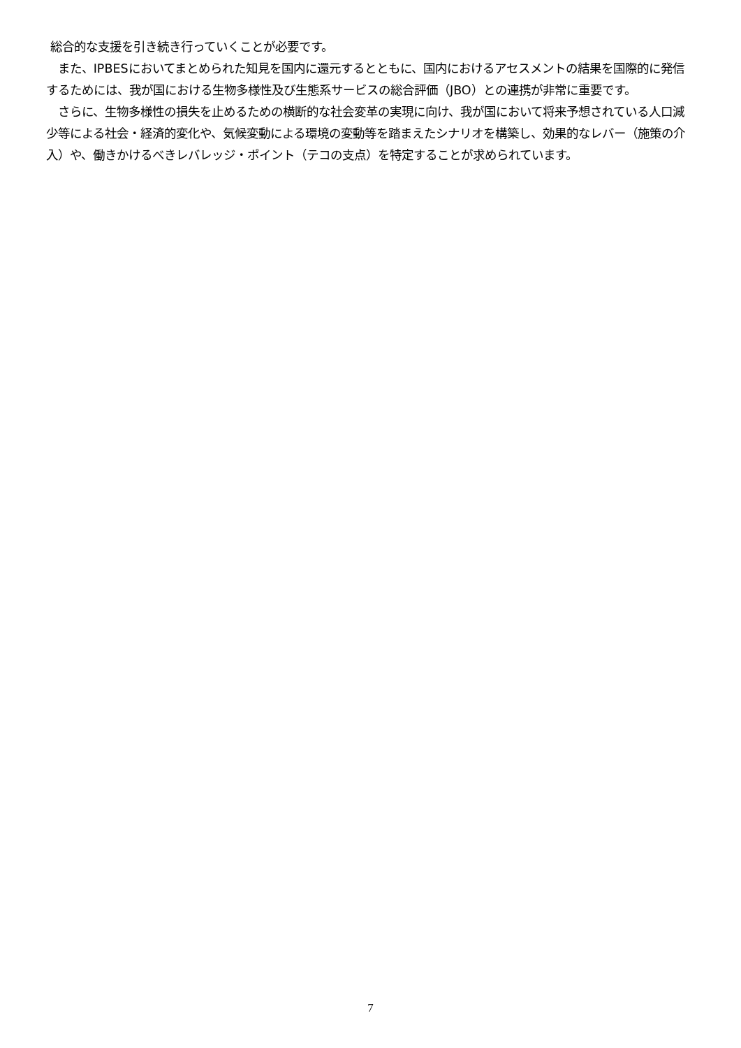総合的な支援を引き続き行っていくことが必要です。
また、IPBESにおいてまとめられた知見を国内に還元するとともに、国内におけるアセスメントの結果を国際的に発信するためには、我が国における生物多様性及び生態系サービスの総合評価（JBO）との連携が非常に重要です。
さらに、生物多様性の損失を止めるための横断的な社会変革の実現に向け、我が国において将来予想されている人口減少等による社会・経済的変化や、気候変動による環境の変動等を踏まえたシナリオを構築し、効果的なレバー（施策の介入）や、働きかけるべきレバレッジ・ポイント（テコの支点）を特定することが求められています。
7